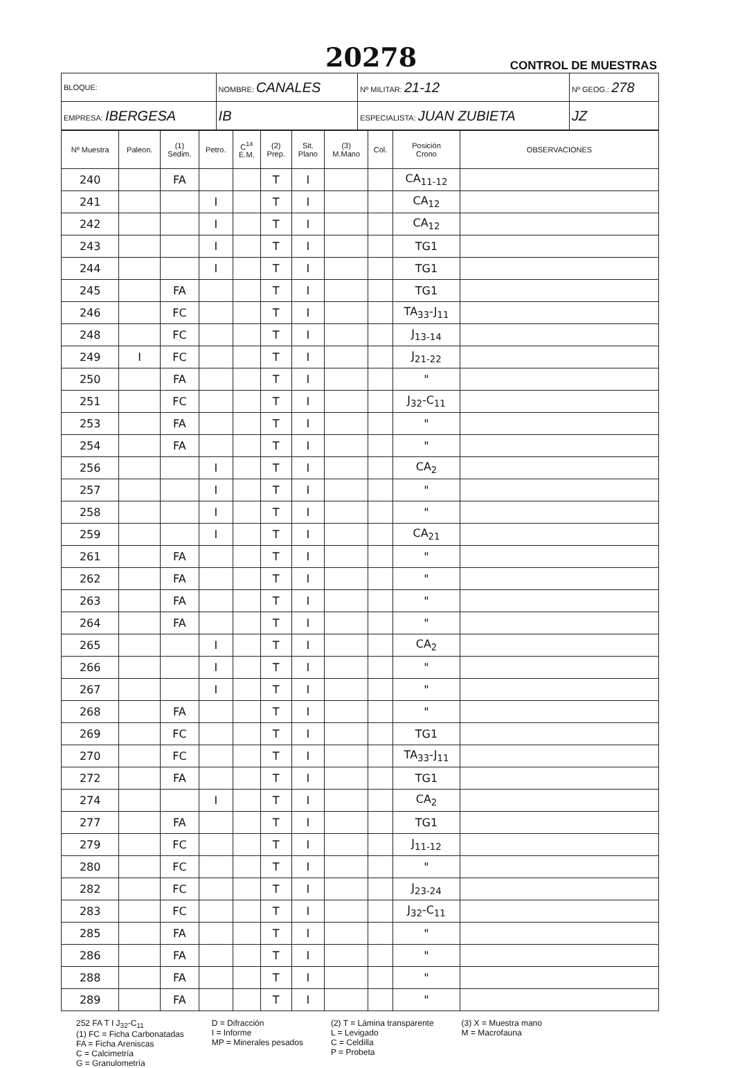20278 CONTROL DE MUESTRAS
| BLOQUE: | NOMBRE: CANALES | | Nº MILITAR: 21-12 | Nº GEOG.: 278 |
| EMPRESA: IBERGESA | IB | ESPECIALISTA: JUAN ZUBIETA | | JZ |
| Nº Muestra | Paleon. | (1) Sedim. | Petro. | C<sup>14</sup> E.M. | (2) Prep. | Sit. Plano | (3) M.Mano | Col. | Posición Crono | OBSERVACIONES |
| --- | --- | --- | --- | --- | --- | --- | --- | --- | --- | --- |
| 240 | | FA | | | T | I | | | CA<sub>11-12</sub> | |
| 241 | | | I | | T | I | | | CA<sub>12</sub> | |
| 242 | | | I | | T | I | | | CA<sub>12</sub> | |
| 243 | | | I | | T | I | | | TG1 | |
| 244 | | | I | | T | I | | | TG1 | |
| 245 | | FA | | | T | I | | | TG1 | |
| 246 | | FC | | | T | I | | | TA<sub>33</sub>-J<sub>11</sub> | |
| 248 | | FC | | | T | I | | | J<sub>13-14</sub> | |
| 249 | I | FC | | | T | I | | | J<sub>21-22</sub> | |
| 250 | | FA | | | T | I | | | " | |
| 251 | | FC | | | T | I | | | J<sub>32</sub>-C<sub>11</sub> | |
| 253 | | FA | | | T | I | | | " | |
| 254 | | FA | | | T | I | | | " | |
| 256 | | | I | | T | I | | | CA<sub>2</sub> | |
| 257 | | | I | | T | I | | | " | |
| 258 | | | I | | T | I | | | " | |
| 259 | | | I | | T | I | | | CA<sub>21</sub> | |
| 261 | | FA | | | T | I | | | " | |
| 262 | | FA | | | T | I | | | " | |
| 263 | | FA | | | T | I | | | " | |
| 264 | | FA | | | T | I | | | " | |
| 265 | | | I | | T | I | | | CA<sub>2</sub> | |
| 266 | | | I | | T | I | | | " | |
| 267 | | | I | | T | I | | | " | |
| 268 | | FA | | | T | I | | | " | |
| 269 | | FC | | | T | I | | | TG1 | |
| 270 | | FC | | | T | I | | | TA<sub>33</sub>-J<sub>11</sub> | |
| 272 | | FA | | | T | I | | | TG1 | |
| 274 | | | I | | T | I | | | CA<sub>2</sub> | |
| 277 | | FA | | | T | I | | | TG1 | |
| 279 | | FC | | | T | I | | | J<sub>11-12</sub> | |
| 280 | | FC | | | T | I | | | " | |
| 282 | | FC | | | T | I | | | J<sub>23-24</sub> | |
| 283 | | FC | | | T | I | | | J<sub>32</sub>-C<sub>11</sub> | |
| 285 | | FA | | | T | I | | | " | |
| 286 | | FA | | | T | I | | | " | |
| 288 | | FA | | | T | I | | | " | |
| 289 | | FA | | | T | I | | | " | |
252 FA T I J<sub>32</sub>-C<sub>11</sub>
(1) FC = Ficha Carbonatadas
FA = Ficha Areniscas
C = Calcimetría
G = Granulometría
D = Difracción
I = Informe
MP = Minerales pesados
(2) T = Lámina transparente
L = Levigado
C = Celdilla
P = Probeta
(3) X = Muestra mano
M = Macrofauna